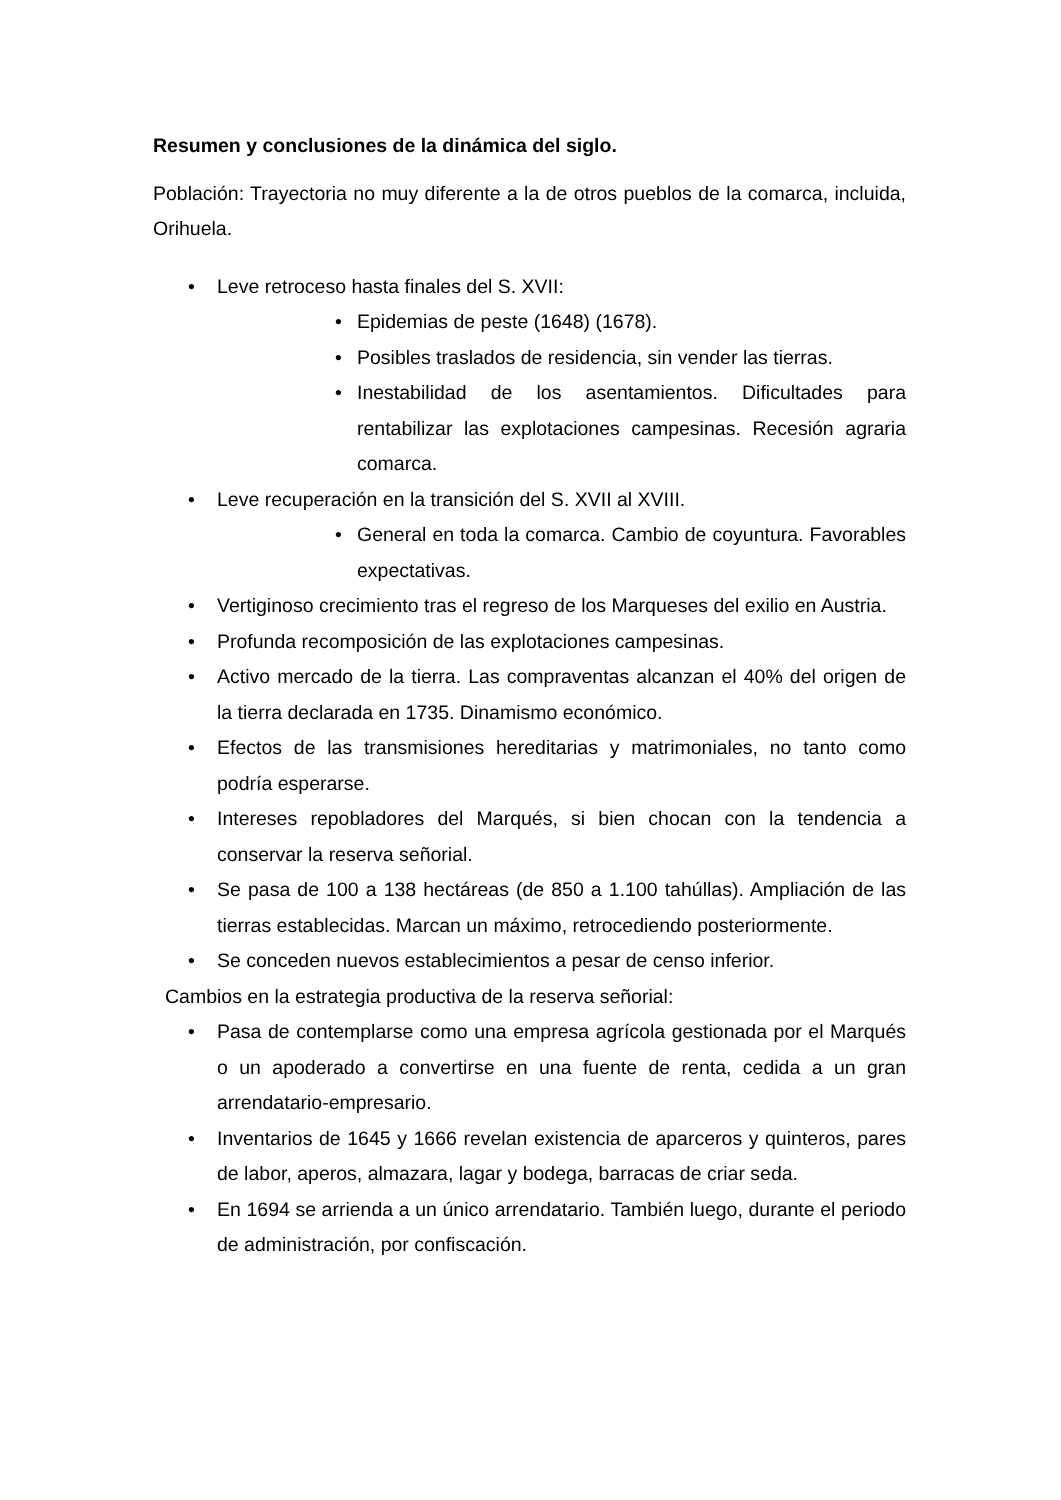Resumen y conclusiones de la dinámica del siglo.
Población: Trayectoria no muy diferente a la de otros pueblos de la comarca, incluida, Orihuela.
• Leve retroceso hasta finales del S. XVII:
• Epidemias de peste (1648) (1678).
• Posibles traslados de residencia, sin vender las tierras.
• Inestabilidad de los asentamientos. Dificultades para rentabilizar las explotaciones campesinas. Recesión agraria comarca.
• Leve recuperación en la transición del S. XVII al XVIII.
• General en toda la comarca. Cambio de coyuntura. Favorables expectativas.
• Vertiginoso crecimiento tras el regreso de los Marqueses del exilio en Austria.
• Profunda recomposición de las explotaciones campesinas.
• Activo mercado de la tierra. Las compraventas alcanzan el 40% del origen de la tierra declarada en 1735. Dinamismo económico.
• Efectos de las transmisiones hereditarias y matrimoniales, no tanto como podría esperarse.
• Intereses repobladores del Marqués, si bien chocan con la tendencia a conservar la reserva señorial.
• Se pasa de 100 a 138 hectáreas (de 850 a 1.100 tahúllas). Ampliación de las tierras establecidas. Marcan un máximo, retrocediendo posteriormente.
• Se conceden nuevos establecimientos a pesar de censo inferior.
Cambios en la estrategia productiva de la reserva señorial:
• Pasa de contemplarse como una empresa agrícola gestionada por el Marqués o un apoderado a convertirse en una fuente de renta, cedida a un gran arrendatario-empresario.
• Inventarios de 1645 y 1666 revelan existencia de aparceros y quinteros, pares de labor, aperos, almazara, lagar y bodega, barracas de criar seda.
• En 1694 se arrienda a un único arrendatario. También luego, durante el periodo de administración, por confiscación.